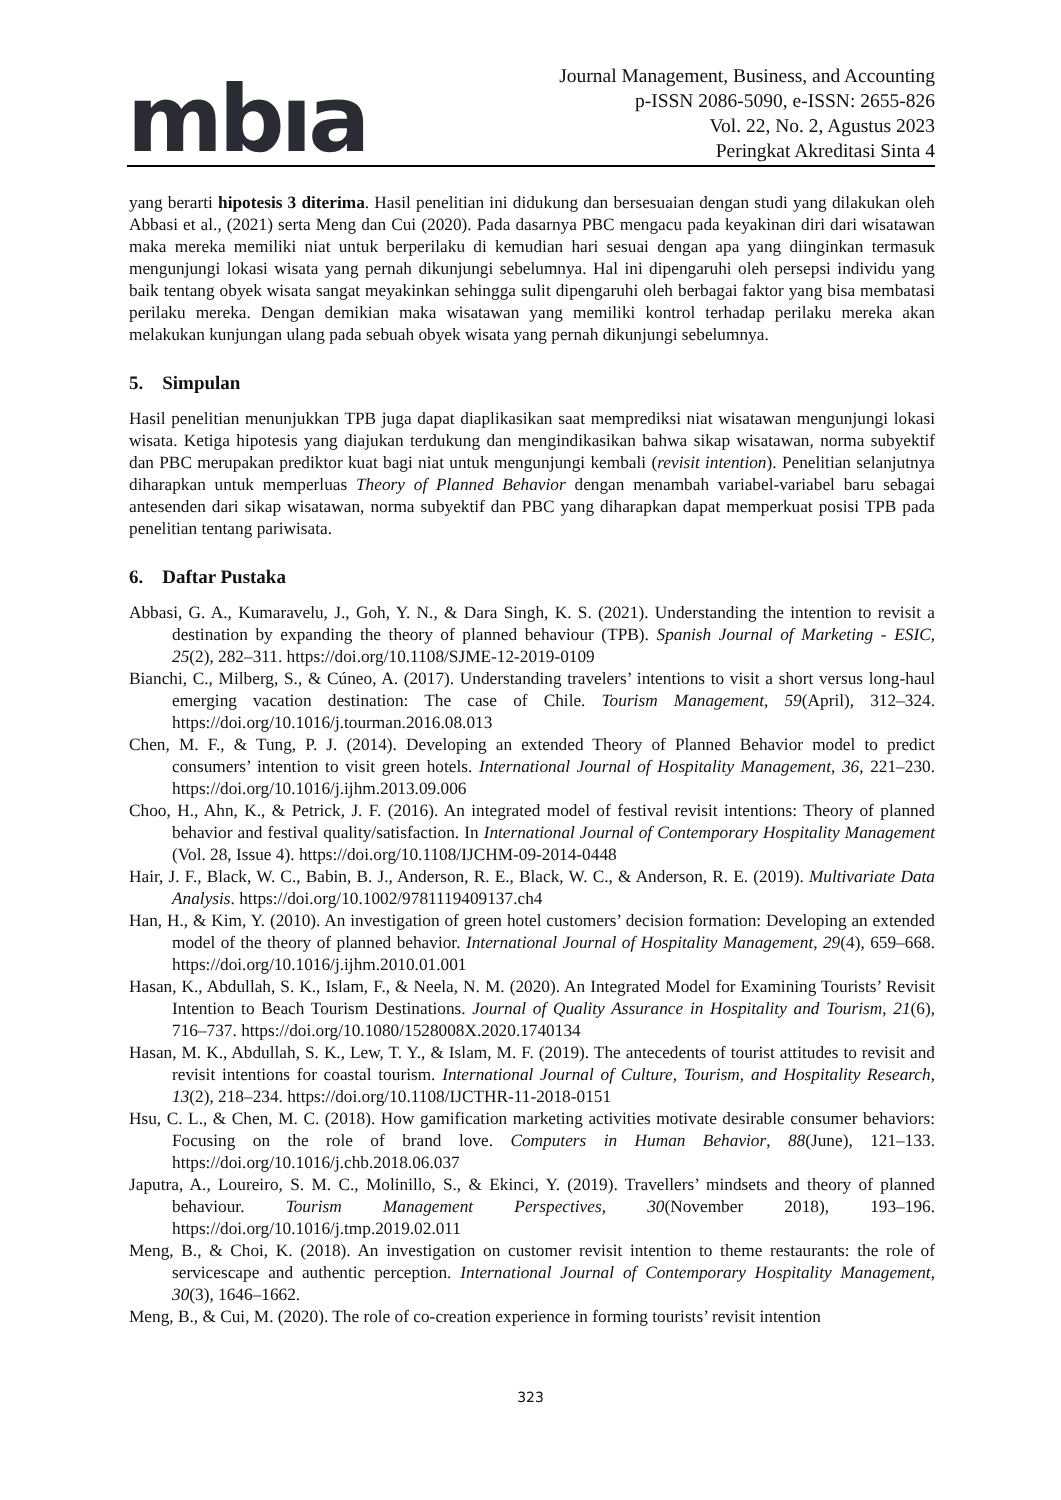mbıa
Journal Management, Business, and Accounting
p-ISSN 2086-5090, e-ISSN: 2655-826
Vol. 22, No. 2, Agustus 2023
Peringkat Akreditasi Sinta 4
yang berarti hipotesis 3 diterima. Hasil penelitian ini didukung dan bersesuaian dengan studi yang dilakukan oleh Abbasi et al., (2021) serta Meng dan Cui (2020). Pada dasarnya PBC mengacu pada keyakinan diri dari wisatawan maka mereka memiliki niat untuk berperilaku di kemudian hari sesuai dengan apa yang diinginkan termasuk mengunjungi lokasi wisata yang pernah dikunjungi sebelumnya. Hal ini dipengaruhi oleh persepsi individu yang baik tentang obyek wisata sangat meyakinkan sehingga sulit dipengaruhi oleh berbagai faktor yang bisa membatasi perilaku mereka. Dengan demikian maka wisatawan yang memiliki kontrol terhadap perilaku mereka akan melakukan kunjungan ulang pada sebuah obyek wisata yang pernah dikunjungi sebelumnya.
5. Simpulan
Hasil penelitian menunjukkan TPB juga dapat diaplikasikan saat memprediksi niat wisatawan mengunjungi lokasi wisata. Ketiga hipotesis yang diajukan terdukung dan mengindikasikan bahwa sikap wisatawan, norma subyektif dan PBC merupakan prediktor kuat bagi niat untuk mengunjungi kembali (revisit intention). Penelitian selanjutnya diharapkan untuk memperluas Theory of Planned Behavior dengan menambah variabel-variabel baru sebagai antesenden dari sikap wisatawan, norma subyektif dan PBC yang diharapkan dapat memperkuat posisi TPB pada penelitian tentang pariwisata.
6. Daftar Pustaka
Abbasi, G. A., Kumaravelu, J., Goh, Y. N., & Dara Singh, K. S. (2021). Understanding the intention to revisit a destination by expanding the theory of planned behaviour (TPB). Spanish Journal of Marketing - ESIC, 25(2), 282–311. https://doi.org/10.1108/SJME-12-2019-0109
Bianchi, C., Milberg, S., & Cúneo, A. (2017). Understanding travelers’ intentions to visit a short versus long-haul emerging vacation destination: The case of Chile. Tourism Management, 59(April), 312–324. https://doi.org/10.1016/j.tourman.2016.08.013
Chen, M. F., & Tung, P. J. (2014). Developing an extended Theory of Planned Behavior model to predict consumers’ intention to visit green hotels. International Journal of Hospitality Management, 36, 221–230. https://doi.org/10.1016/j.ijhm.2013.09.006
Choo, H., Ahn, K., & Petrick, J. F. (2016). An integrated model of festival revisit intentions: Theory of planned behavior and festival quality/satisfaction. In International Journal of Contemporary Hospitality Management (Vol. 28, Issue 4). https://doi.org/10.1108/IJCHM-09-2014-0448
Hair, J. F., Black, W. C., Babin, B. J., Anderson, R. E., Black, W. C., & Anderson, R. E. (2019). Multivariate Data Analysis. https://doi.org/10.1002/9781119409137.ch4
Han, H., & Kim, Y. (2010). An investigation of green hotel customers’ decision formation: Developing an extended model of the theory of planned behavior. International Journal of Hospitality Management, 29(4), 659–668. https://doi.org/10.1016/j.ijhm.2010.01.001
Hasan, K., Abdullah, S. K., Islam, F., & Neela, N. M. (2020). An Integrated Model for Examining Tourists’ Revisit Intention to Beach Tourism Destinations. Journal of Quality Assurance in Hospitality and Tourism, 21(6), 716–737. https://doi.org/10.1080/1528008X.2020.1740134
Hasan, M. K., Abdullah, S. K., Lew, T. Y., & Islam, M. F. (2019). The antecedents of tourist attitudes to revisit and revisit intentions for coastal tourism. International Journal of Culture, Tourism, and Hospitality Research, 13(2), 218–234. https://doi.org/10.1108/IJCTHR-11-2018-0151
Hsu, C. L., & Chen, M. C. (2018). How gamification marketing activities motivate desirable consumer behaviors: Focusing on the role of brand love. Computers in Human Behavior, 88(June), 121–133. https://doi.org/10.1016/j.chb.2018.06.037
Japutra, A., Loureiro, S. M. C., Molinillo, S., & Ekinci, Y. (2019). Travellers’ mindsets and theory of planned behaviour. Tourism Management Perspectives, 30(November 2018), 193–196. https://doi.org/10.1016/j.tmp.2019.02.011
Meng, B., & Choi, K. (2018). An investigation on customer revisit intention to theme restaurants: the role of servicescape and authentic perception. International Journal of Contemporary Hospitality Management, 30(3), 1646–1662.
Meng, B., & Cui, M. (2020). The role of co-creation experience in forming tourists’ revisit intention
323